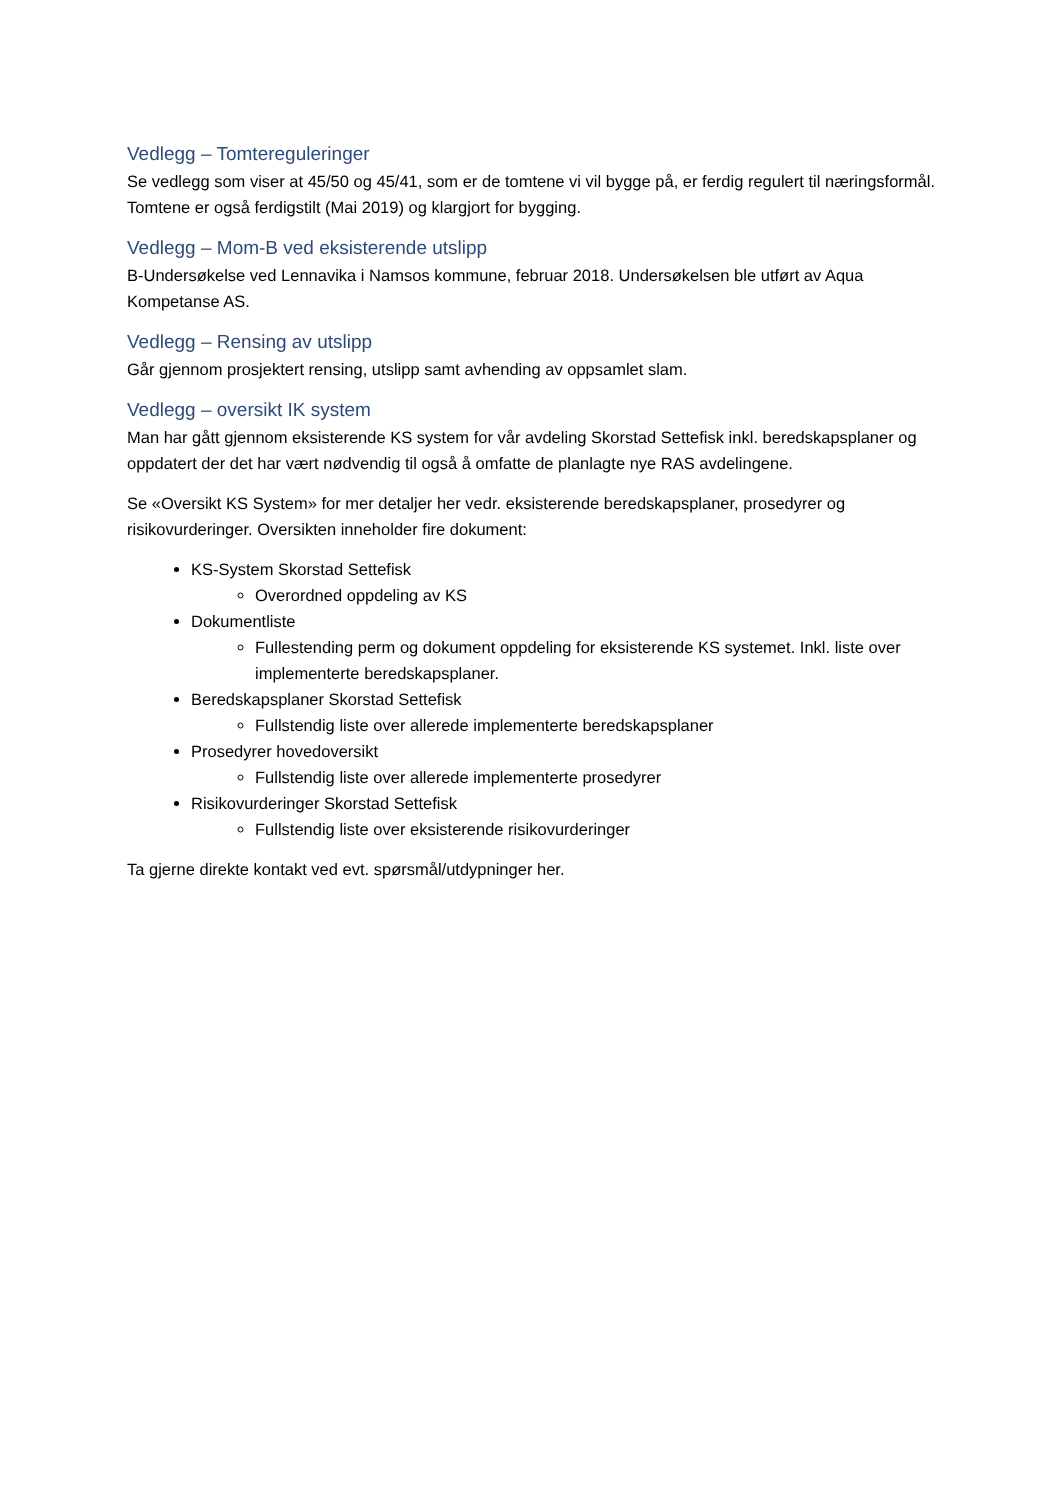Vedlegg – Tomtereguleringer
Se vedlegg som viser at 45/50 og 45/41, som er de tomtene vi vil bygge på, er ferdig regulert til næringsformål. Tomtene er også ferdigstilt (Mai 2019) og klargjort for bygging.
Vedlegg – Mom-B ved eksisterende utslipp
B-Undersøkelse ved Lennavika i Namsos kommune, februar 2018. Undersøkelsen ble utført av Aqua Kompetanse AS.
Vedlegg – Rensing av utslipp
Går gjennom prosjektert rensing, utslipp samt avhending av oppsamlet slam.
Vedlegg – oversikt IK system
Man har gått gjennom eksisterende KS system for vår avdeling Skorstad Settefisk inkl. beredskapsplaner og oppdatert der det har vært nødvendig til også å omfatte de planlagte nye RAS avdelingene.
Se «Oversikt KS System» for mer detaljer her vedr. eksisterende beredskapsplaner, prosedyrer og risikovurderinger. Oversikten inneholder fire dokument:
KS-System Skorstad Settefisk
Overordned oppdeling av KS
Dokumentliste
Fullestending perm og dokument oppdeling for eksisterende KS systemet. Inkl. liste over implementerte beredskapsplaner.
Beredskapsplaner Skorstad Settefisk
Fullstendig liste over allerede implementerte beredskapsplaner
Prosedyrer hovedoversikt
Fullstendig liste over allerede implementerte prosedyrer
Risikovurderinger Skorstad Settefisk
Fullstendig liste over eksisterende risikovurderinger
Ta gjerne direkte kontakt ved evt. spørsmål/utdypninger her.